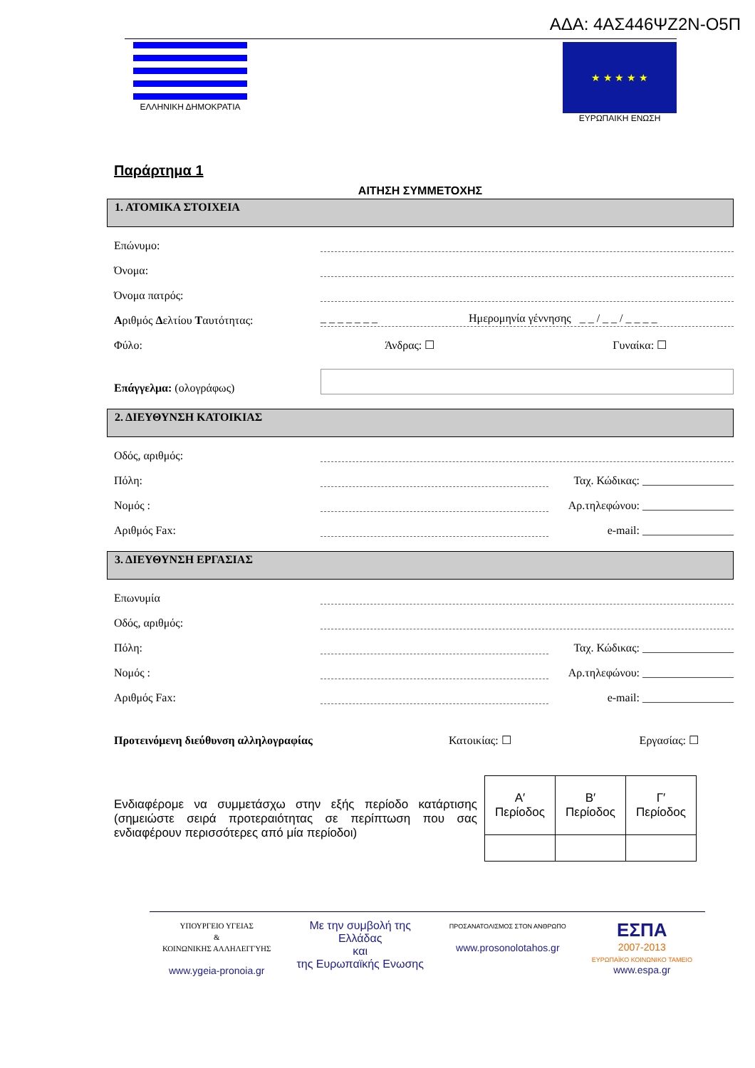ΑΔΑ: 4ΑΣ446ΨΖ2Ν-Ο5Π
ΕΛΛΗΝΙΚΗ ΔΗΜΟΚΡΑΤΙΑ
★ ★ ★ ★ ★
ΕΥΡΩΠΑΙΚΗ ΕΝΩΣΗ
Παράρτημα 1
ΑΙΤΗΣΗ ΣΥΜΜΕΤΟΧΗΣ
1. ΑΤΟΜΙΚΑ ΣΤΟΙΧΕΙΑ
Επώνυμο:
Όνομα:
Όνομα πατρός:
Αριθμός Δελτίου Ταυτότητας: _ _ _ _ _ _ _ Ημερομηνία γέννησης _ _ / _ _ / _ _ _ _
Φύλο: Άνδρας: ☐ Γυναίκα: ☐
Επάγγελμα: (ολογράφως)
2. ΔΙΕΥΘΥΝΣΗ ΚΑΤΟΙΚΙΑΣ
Οδός, αριθμός:
Πόλη: Ταχ. Κώδικας: ________________
Νομός : Αρ.τηλεφώνου: ________________
Αριθμός Fax: e-mail: ________________
3. ΔΙΕΥΘΥΝΣΗ ΕΡΓΑΣΙΑΣ
Επωνυμία
Οδός, αριθμός:
Πόλη: Ταχ. Κώδικας: ________________
Νομός : Αρ.τηλεφώνου: ________________
Αριθμός Fax: e-mail: ________________
Προτεινόμενη διεύθυνση αλληλογραφίας Κατοικίας: ☐ Εργασίας: ☐
Ενδιαφέρομε να συμμετάσχω στην εξής περίοδο κατάρτισης (σημειώστε σειρά προτεραιότητας σε περίπτωση που σας ενδιαφέρουν περισσότερες από μία περίοδοι)
| Α′ Περίοδος | Β′ Περίοδος | Γ′ Περίοδος |
| --- | --- | --- |
ΥΠΟΥΡΓΕΙΟ ΥΓΕΙΑΣ
&
ΚΟΙΝΩΝΙΚΗΣ ΑΛΛΗΛΕΓΓΥΗΣ
www.ygeia-pronoia.gr
Με την συμβολή της
Ελλάδας
και
της Ευρωπαϊκής Ενωσης
ΠΡΟΣΑΝΑΤΟΛΙΣΜΟΣ ΣΤΟΝ ΑΝΘΡΩΠΟ
www.prosonolotahos.gr
ΕΣΠΑ
2007-2013
ΕΥΡΩΠΑΪΚΟ ΚΟΙΝΩΝΙΚΟ ΤΑΜΕΙΟ
www.espa.gr